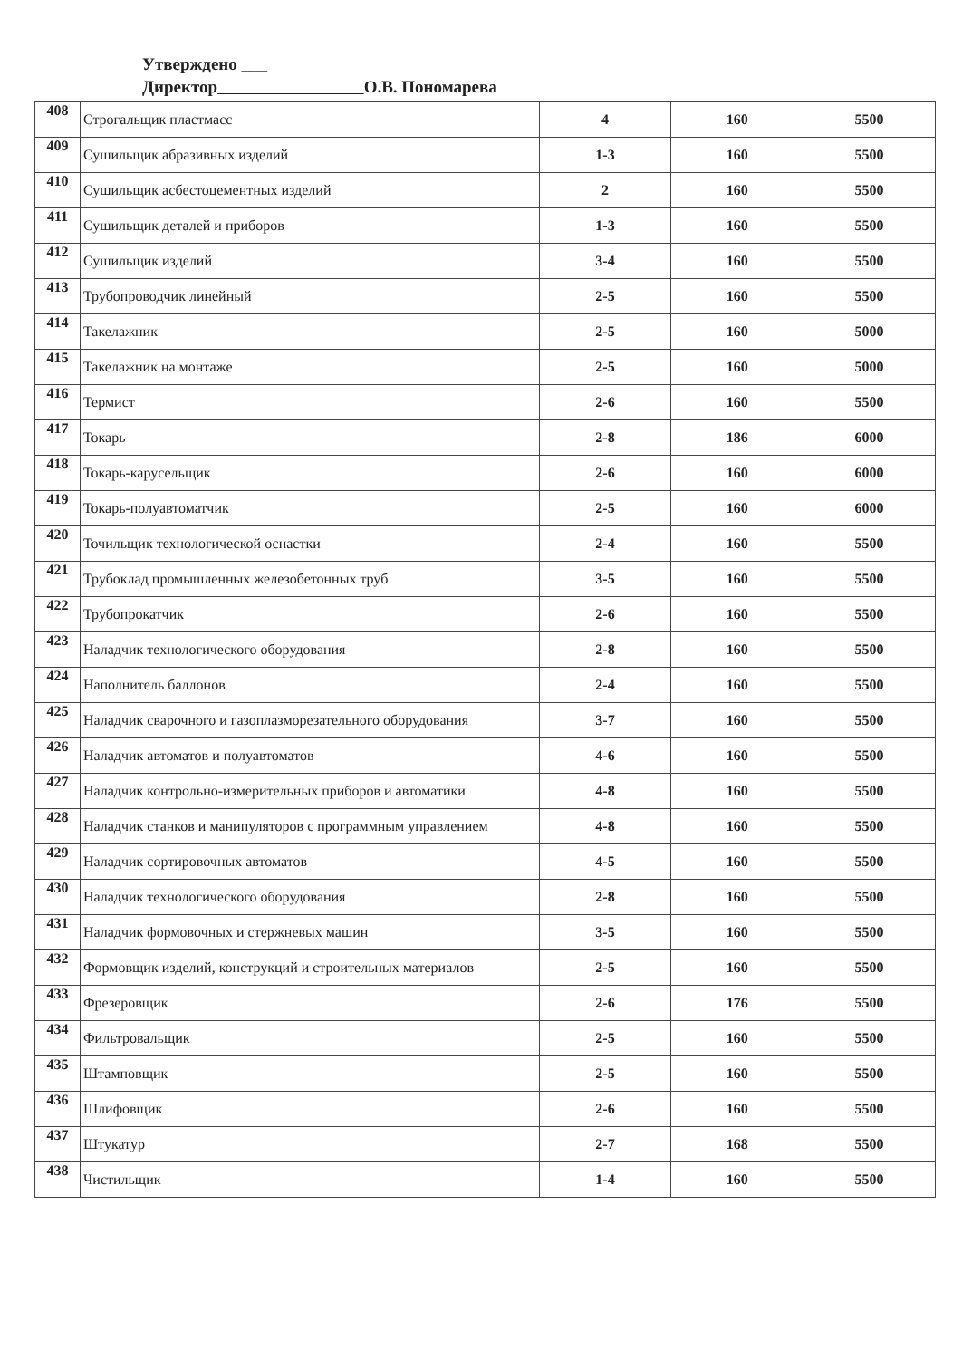Утверждено ___
Директор О.В. Пономарева
| 408 | Строгальщик пластмасс | 4 | 160 | 5500 |
| 409 | Сушильщик абразивных изделий | 1-3 | 160 | 5500 |
| 410 | Сушильщик асбестоцементных изделий | 2 | 160 | 5500 |
| 411 | Сушильщик деталей и приборов | 1-3 | 160 | 5500 |
| 412 | Сушильщик изделий | 3-4 | 160 | 5500 |
| 413 | Трубопроводчик линейный | 2-5 | 160 | 5500 |
| 414 | Такелажник | 2-5 | 160 | 5000 |
| 415 | Такелажник на монтаже | 2-5 | 160 | 5000 |
| 416 | Термист | 2-6 | 160 | 5500 |
| 417 | Токарь | 2-8 | 186 | 6000 |
| 418 | Токарь-карусельщик | 2-6 | 160 | 6000 |
| 419 | Токарь-полуавтоматчик | 2-5 | 160 | 6000 |
| 420 | Точильщик технологической оснастки | 2-4 | 160 | 5500 |
| 421 | Трубоклад промышленных железобетонных труб | 3-5 | 160 | 5500 |
| 422 | Трубопрокатчик | 2-6 | 160 | 5500 |
| 423 | Наладчик технологического оборудования | 2-8 | 160 | 5500 |
| 424 | Наполнитель баллонов | 2-4 | 160 | 5500 |
| 425 | Наладчик сварочного и газоплазморезательного оборудования | 3-7 | 160 | 5500 |
| 426 | Наладчик автоматов и полуавтоматов | 4-6 | 160 | 5500 |
| 427 | Наладчик контрольно-измерительных приборов и автоматики | 4-8 | 160 | 5500 |
| 428 | Наладчик станков и манипуляторов с программным управлением | 4-8 | 160 | 5500 |
| 429 | Наладчик сортировочных автоматов | 4-5 | 160 | 5500 |
| 430 | Наладчик технологического оборудования | 2-8 | 160 | 5500 |
| 431 | Наладчик формовочных и стержневых машин | 3-5 | 160 | 5500 |
| 432 | Формовщик изделий, конструкций и строительных материалов | 2-5 | 160 | 5500 |
| 433 | Фрезеровщик | 2-6 | 176 | 5500 |
| 434 | Фильтровальщик | 2-5 | 160 | 5500 |
| 435 | Штамповщик | 2-5 | 160 | 5500 |
| 436 | Шлифовщик | 2-6 | 160 | 5500 |
| 437 | Штукатур | 2-7 | 168 | 5500 |
| 438 | Чистильщик | 1-4 | 160 | 5500 |